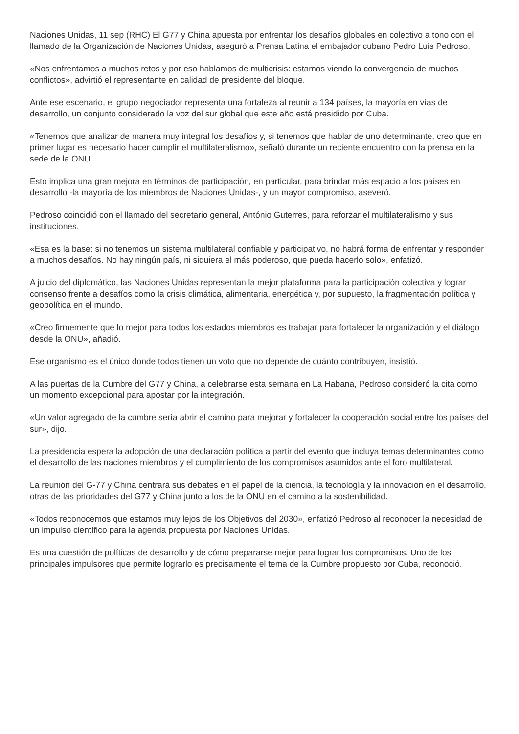Naciones Unidas, 11 sep (RHC) El G77 y China apuesta por enfrentar los desafíos globales en colectivo a tono con el llamado de la Organización de Naciones Unidas, aseguró a Prensa Latina el embajador cubano Pedro Luis Pedroso.
«Nos enfrentamos a muchos retos y por eso hablamos de multicrisis: estamos viendo la convergencia de muchos conflictos», advirtió el representante en calidad de presidente del bloque.
Ante ese escenario, el grupo negociador representa una fortaleza al reunir a 134 países, la mayoría en vías de desarrollo, un conjunto considerado la voz del sur global que este año está presidido por Cuba.
«Tenemos que analizar de manera muy integral los desafíos y, si tenemos que hablar de uno determinante, creo que en primer lugar es necesario hacer cumplir el multilateralismo», señaló durante un reciente encuentro con la prensa en la sede de la ONU.
Esto implica una gran mejora en términos de participación, en particular, para brindar más espacio a los países en desarrollo -la mayoría de los miembros de Naciones Unidas-, y un mayor compromiso, aseveró.
Pedroso coincidió con el llamado del secretario general, António Guterres, para reforzar el multilateralismo y sus instituciones.
«Esa es la base: si no tenemos un sistema multilateral confiable y participativo, no habrá forma de enfrentar y responder a muchos desafíos. No hay ningún país, ni siquiera el más poderoso, que pueda hacerlo solo», enfatizó.
A juicio del diplomático, las Naciones Unidas representan la mejor plataforma para la participación colectiva y lograr consenso frente a desafíos como la crisis climática, alimentaria, energética y, por supuesto, la fragmentación política y geopolítica en el mundo.
«Creo firmemente que lo mejor para todos los estados miembros es trabajar para fortalecer la organización y el diálogo desde la ONU», añadió.
Ese organismo es el único donde todos tienen un voto que no depende de cuánto contribuyen, insistió.
A las puertas de la Cumbre del G77 y China, a celebrarse esta semana en La Habana, Pedroso consideró la cita como un momento excepcional para apostar por la integración.
«Un valor agregado de la cumbre sería abrir el camino para mejorar y fortalecer la cooperación social entre los países del sur», dijo.
La presidencia espera la adopción de una declaración política a partir del evento que incluya temas determinantes como el desarrollo de las naciones miembros y el cumplimiento de los compromisos asumidos ante el foro multilateral.
La reunión del G-77 y China centrará sus debates en el papel de la ciencia, la tecnología y la innovación en el desarrollo, otras de las prioridades del G77 y China junto a los de la ONU en el camino a la sostenibilidad.
«Todos reconocemos que estamos muy lejos de los Objetivos del 2030», enfatizó Pedroso al reconocer la necesidad de un impulso científico para la agenda propuesta por Naciones Unidas.
Es una cuestión de políticas de desarrollo y de cómo prepararse mejor para lograr los compromisos. Uno de los principales impulsores que permite lograrlo es precisamente el tema de la Cumbre propuesto por Cuba, reconoció.